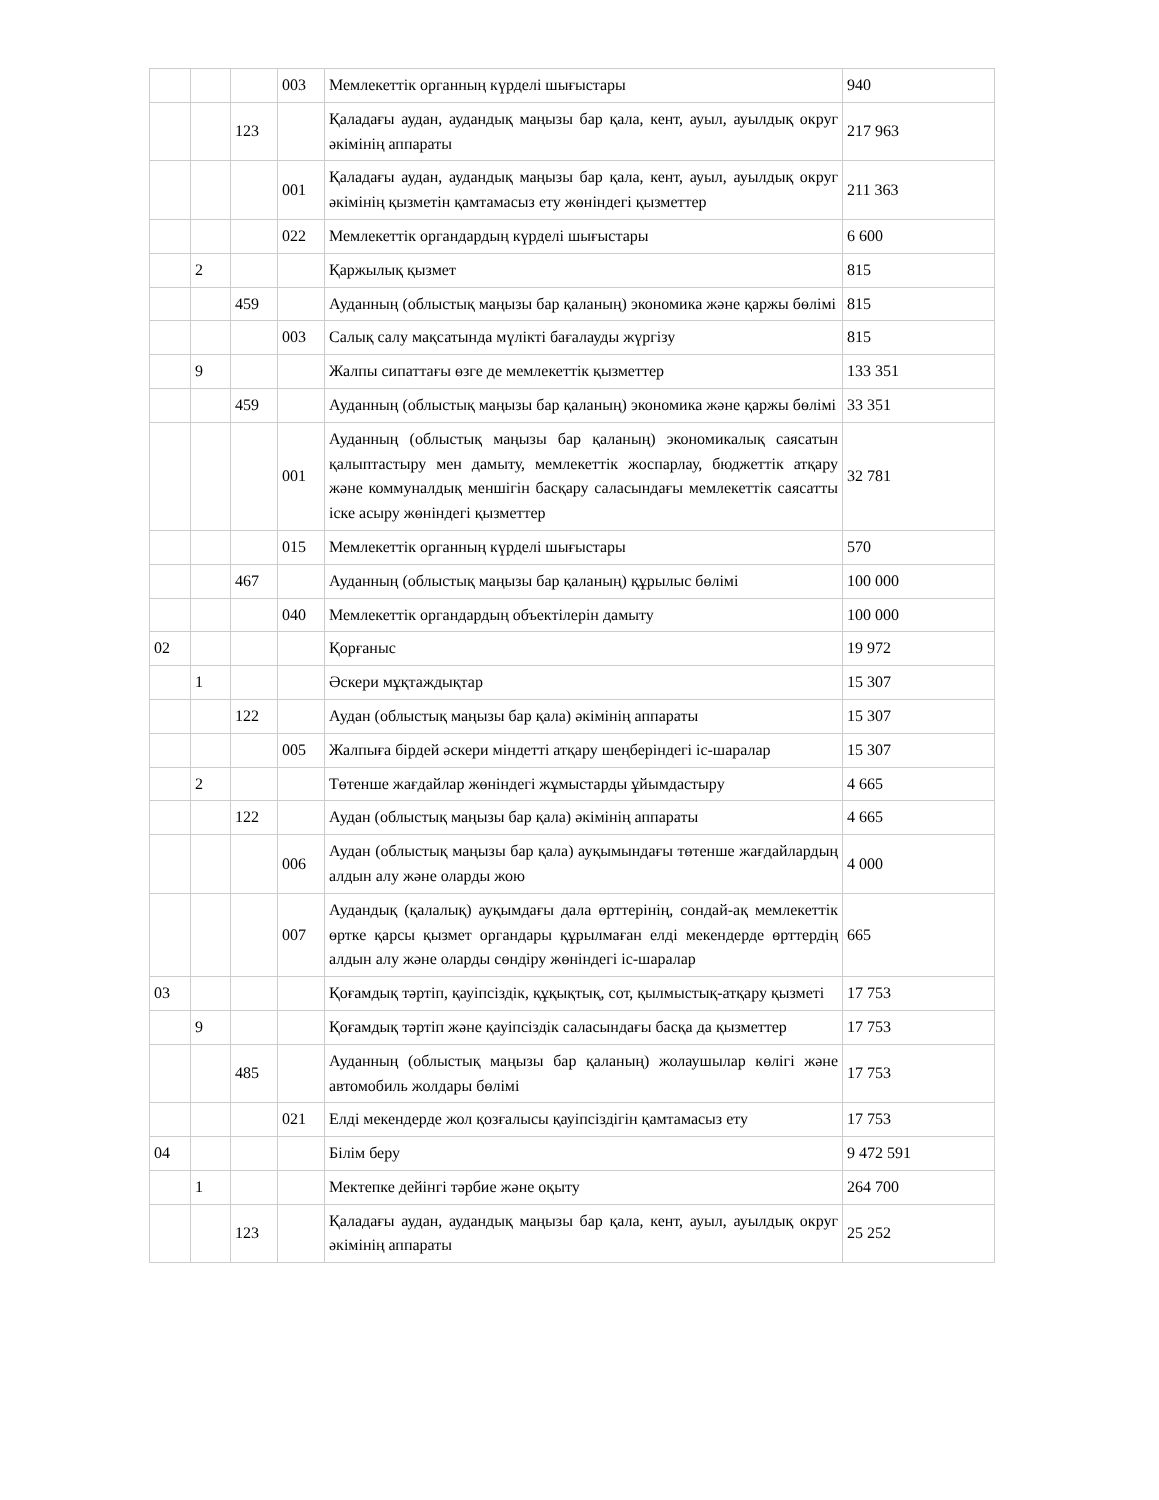| | | | 003 | Мемлекеттік органның күрделі шығыстары | 940 |
| | | 123 | | Қаладағы аудан, аудандық маңызы бар қала, кент, ауыл, ауылдық округ әкімінің аппараты | 217 963 |
| | | | 001 | Қаладағы аудан, аудандық маңызы бар қала, кент, ауыл, ауылдық округ әкімінің қызметін қамтамасыз ету жөніндегі қызметтер | 211 363 |
| | | | 022 | Мемлекеттік органдардың күрделі шығыстары | 6 600 |
| | 2 | | | Қаржылық қызмет | 815 |
| | | 459 | | Ауданның (облыстық маңызы бар қаланың) экономика және қаржы бөлімі | 815 |
| | | | 003 | Салық салу мақсатында мүлікті бағалауды жүргізу | 815 |
| | 9 | | | Жалпы сипаттағы өзге де мемлекеттік қызметтер | 133 351 |
| | | 459 | | Ауданның (облыстық маңызы бар қаланың) экономика және қаржы бөлімі | 33 351 |
| | | | 001 | Ауданның (облыстық маңызы бар қаланың) экономикалық саясатын қалыптастыру мен дамыту, мемлекеттік жоспарлау, бюджеттік атқару және коммуналдық меншігін басқару саласындағы мемлекеттік саясатты іске асыру жөніндегі қызметтер | 32 781 |
| | | | 015 | Мемлекеттік органның күрделі шығыстары | 570 |
| | | 467 | | Ауданның (облыстық маңызы бар қаланың) құрылыс бөлімі | 100 000 |
| | | | 040 | Мемлекеттік органдардың объектілерін дамыту | 100 000 |
| 02 | | | | Қорғаныс | 19 972 |
| | 1 | | | Әскери мұқтаждықтар | 15 307 |
| | | 122 | | Аудан (облыстық маңызы бар қала) әкімінің аппараты | 15 307 |
| | | | 005 | Жалпыға бірдей әскери міндетті атқару шеңберіндегі іс-шаралар | 15 307 |
| | 2 | | | Төтенше жағдайлар жөніндегі жұмыстарды ұйымдастыру | 4 665 |
| | | 122 | | Аудан (облыстық маңызы бар қала) әкімінің аппараты | 4 665 |
| | | | 006 | Аудан (облыстық маңызы бар қала) ауқымындағы төтенше жағдайлардың алдын алу және оларды жою | 4 000 |
| | | | 007 | Аудандық (қалалық) ауқымдағы дала өрттерінің, сондай-ақ мемлекеттік өртке қарсы қызмет органдары құрылмаған елді мекендерде өрттердің алдын алу және оларды сөндіру жөніндегі іс-шаралар | 665 |
| 03 | | | | Қоғамдық тәртіп, қауіпсіздік, құқықтық, сот, қылмыстық-атқару қызметі | 17 753 |
| | 9 | | | Қоғамдық тәртіп және қауіпсіздік саласындағы басқа да қызметтер | 17 753 |
| | | 485 | | Ауданның (облыстық маңызы бар қаланың) жолаушылар көлігі және автомобиль жолдары бөлімі | 17 753 |
| | | | 021 | Елді мекендерде жол қозғалысы қауіпсіздігін қамтамасыз ету | 17 753 |
| 04 | | | | Білім беру | 9 472 591 |
| | 1 | | | Мектепке дейінгі тәрбие және оқыту | 264 700 |
| | | 123 | | Қаладағы аудан, аудандық маңызы бар қала, кент, ауыл, ауылдық округ әкімінің аппараты | 25 252 |